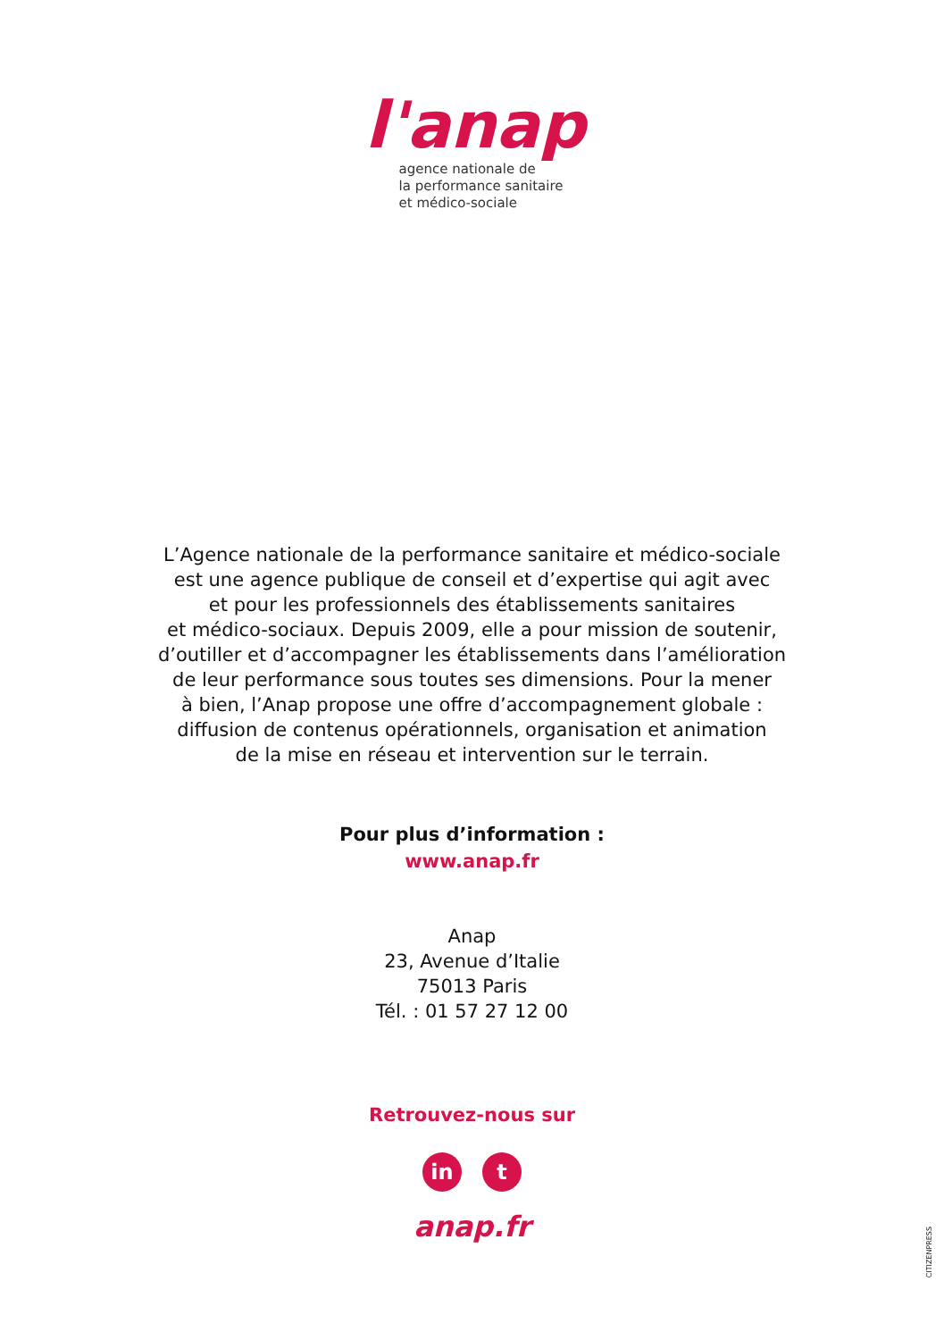l'anap
agence nationale de
la performance sanitaire
et médico-sociale
L’Agence nationale de la performance sanitaire et médico-sociale
est une agence publique de conseil et d’expertise qui agit avec
et pour les professionnels des établissements sanitaires
et médico-sociaux. Depuis 2009, elle a pour mission de soutenir,
d’outiller et d’accompagner les établissements dans l’amélioration
de leur performance sous toutes ses dimensions. Pour la mener
à bien, l’Anap propose une offre d’accompagnement globale :
diffusion de contenus opérationnels, organisation et animation
de la mise en réseau et intervention sur le terrain.
Pour plus d’information :
www.anap.fr
Anap
23, Avenue d’Italie
75013 Paris
Tél. : 01 57 27 12 00
Retrouvez-nous sur
in t
anap.fr
CITIZENPRESS